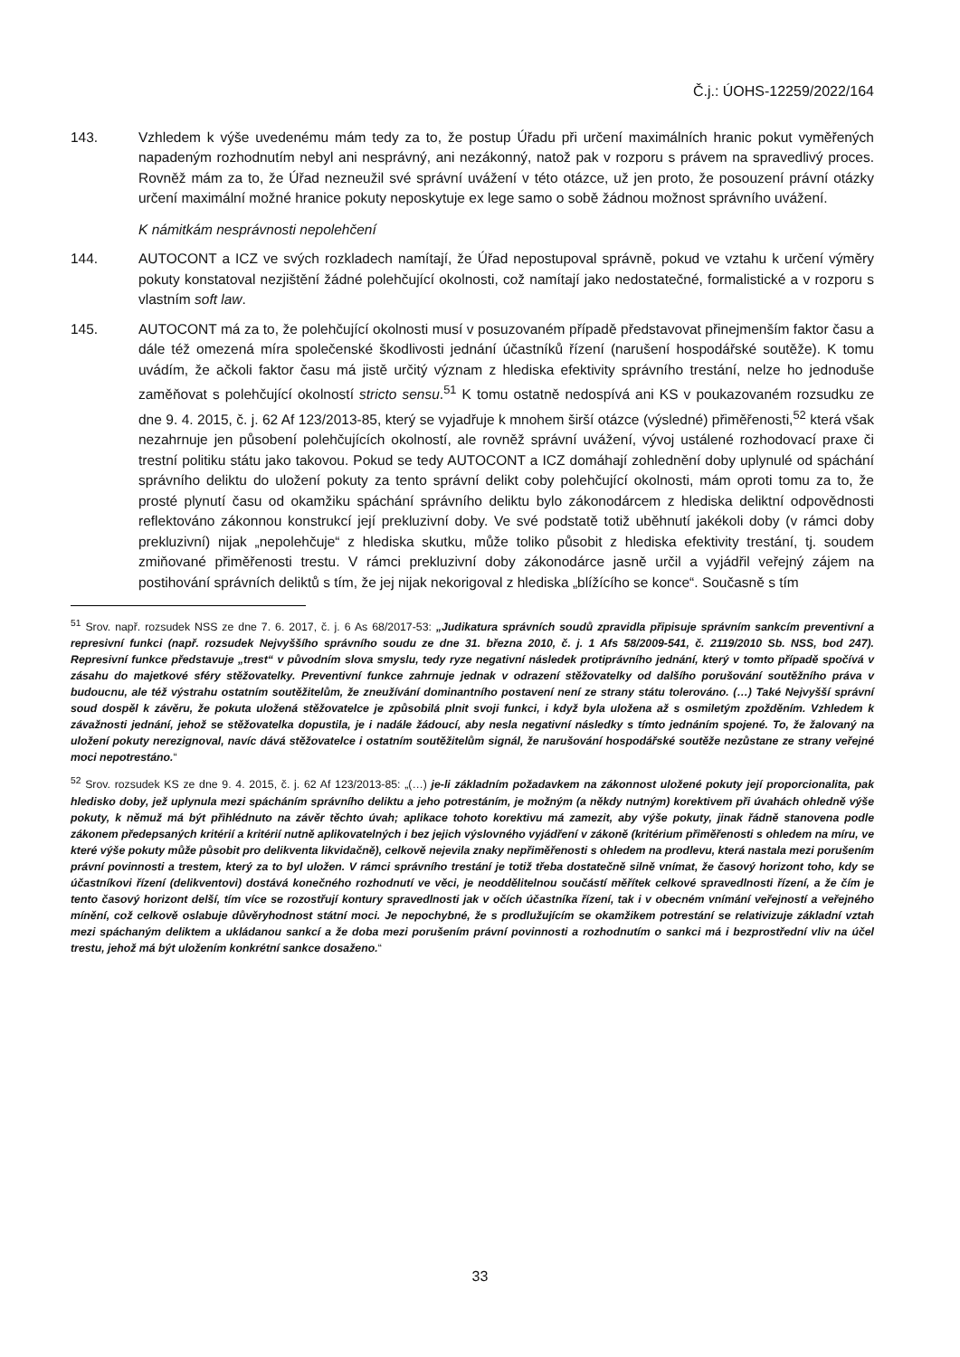Č.j.: ÚOHS-12259/2022/164
143. Vzhledem k výše uvedenému mám tedy za to, že postup Úřadu při určení maximálních hranic pokut vyměřených napadeným rozhodnutím nebyl ani nesprávný, ani nezákonný, natož pak v rozporu s právem na spravedlivý proces. Rovněž mám za to, že Úřad nezneužil své správní uvážení v této otázce, už jen proto, že posouzení právní otázky určení maximální možné hranice pokuty neposkytuje ex lege samo o sobě žádnou možnost správního uvážení.
K námitkám nesprávnosti nepolehčení
144. AUTOCONT a ICZ ve svých rozkladech namítají, že Úřad nepostupoval správně, pokud ve vztahu k určení výměry pokuty konstatoval nezjištění žádné polehčující okolnosti, což namítají jako nedostatečné, formalistické a v rozporu s vlastním soft law.
145. AUTOCONT má za to, že polehčující okolnosti musí v posuzovaném případě představovat přinejmenším faktor času a dále též omezená míra společenské škodlivosti jednání účastníků řízení (narušení hospodářské soutěže). K tomu uvádím, že ačkoli faktor času má jistě určitý význam z hlediska efektivity správního trestání, nelze ho jednoduše zaměňovat s polehčující okolností stricto sensu.<sup>51</sup> K tomu ostatně nedospívá ani KS v poukazovaném rozsudku ze dne 9. 4. 2015, č. j. 62 Af 123/2013-85, který se vyjadřuje k mnohem širší otázce (výsledné) přiměřenosti,<sup>52</sup> která však nezahrnuje jen působení polehčujících okolností, ale rovněž správní uvážení, vývoj ustálené rozhodovací praxe či trestní politiku státu jako takovou. Pokud se tedy AUTOCONT a ICZ domáhají zohlednění doby uplynulé od spáchání správního deliktu do uložení pokuty za tento správní delikt coby polehčující okolnosti, mám oproti tomu za to, že prosté plynutí času od okamžiku spáchání správního deliktu bylo zákonodárcem z hlediska deliktní odpovědnosti reflektováno zákonnou konstrukcí její prekluzivní doby. Ve své podstatě totiž uběhnutí jakékoli doby (v rámci doby prekluzivní) nijak „nepolehčuje“ z hlediska skutku, může toliko působit z hlediska efektivity trestání, tj. soudem zmiňované přiměřenosti trestu. V rámci prekluzivní doby zákonodárce jasně určil a vyjádřil veřejný zájem na postihování správních deliktů s tím, že jej nijak nekorigoval z hlediska „blížícího se konce“. Současně s tím
<sup>51</sup> Srov. např. rozsudek NSS ze dne 7. 6. 2017, č. j. 6 As 68/2017-53: „Judikatura správních soudů zpravidla připisuje správním sankcím preventivní a represivní funkci (např. rozsudek Nejvyššího správního soudu ze dne 31. března 2010, č. j. 1 Afs 58/2009-541, č. 2119/2010 Sb. NSS, bod 247). Represivní funkce představuje „trest“ v původním slova smyslu, tedy ryze negativní následek protiprávního jednání, který v tomto případě spočívá v zásahu do majetkové sféry stěžovatelky. Preventivní funkce zahrnuje jednak v odrazení stěžovatelky od dalšího porušování soutěžního práva v budoucnu, ale též výstrahu ostatním soutěžitelům, že zneužívání dominantního postavení není ze strany státu tolerováno. (…) Také Nejvyšší správní soud dospěl k závěru, že pokuta uložená stěžovatelce je způsobilá plnit svoji funkci, i když byla uložena až s osmiletým zpožděním. Vzhledem k závažnosti jednání, jehož se stěžovatelka dopustila, je i nadále žádoucí, aby nesla negativní následky s tímto jednáním spojené. To, že žalovaný na uložení pokuty nerezignoval, navíc dává stěžovatelce i ostatním soutěžitelům signál, že narušování hospodářské soutěže nezůstane ze strany veřejné moci nepotrestáno.“
<sup>52</sup> Srov. rozsudek KS ze dne 9. 4. 2015, č. j. 62 Af 123/2013-85: „(…) je-li základním požadavkem na zákonnost uložené pokuty její proporcionalita, pak hledisko doby, jež uplynula mezi spácháním správního deliktu a jeho potrestáním, je možným (a někdy nutným) korektivem při úvahách ohledně výše pokuty, k němuž má být přihlédnuto na závěr těchto úvah; aplikace tohoto korektivu má zamezit, aby výše pokuty, jinak řádně stanovena podle zákonem předepsaných kritérií a kritérií nutně aplikovatelných i bez jejich výslovného vyjádření v zákoně (kritérium přiměřenosti s ohledem na míru, ve které výše pokuty může působit pro delikventa likvidačně), celkově nejevila znaky nepřiměřenosti s ohledem na prodlevu, která nastala mezi porušením právní povinnosti a trestem, který za to byl uložen. V rámci správního trestání je totiž třeba dostatečně silně vnímat, že časový horizont toho, kdy se účastníkovi řízení (delikventovi) dostává konečného rozhodnutí ve věci, je neoddělitelnou součástí měřítek celkové spravedlnosti řízení, a že čím je tento časový horizont delší, tím více se rozostřují kontury spravedlnosti jak v očích účastníka řízení, tak i v obecném vnímání veřejností a veřejného mínění, což celkově oslabuje důvěryhodnost státní moci. Je nepochybné, že s prodlužujícím se okamžikem potrestání se relativizuje základní vztah mezi spáchaným deliktem a ukládanou sankcí a že doba mezi porušením právní povinnosti a rozhodnutím o sankci má i bezprostřední vliv na účel trestu, jehož má být uložením konkrétní sankce dosaženo.“
33